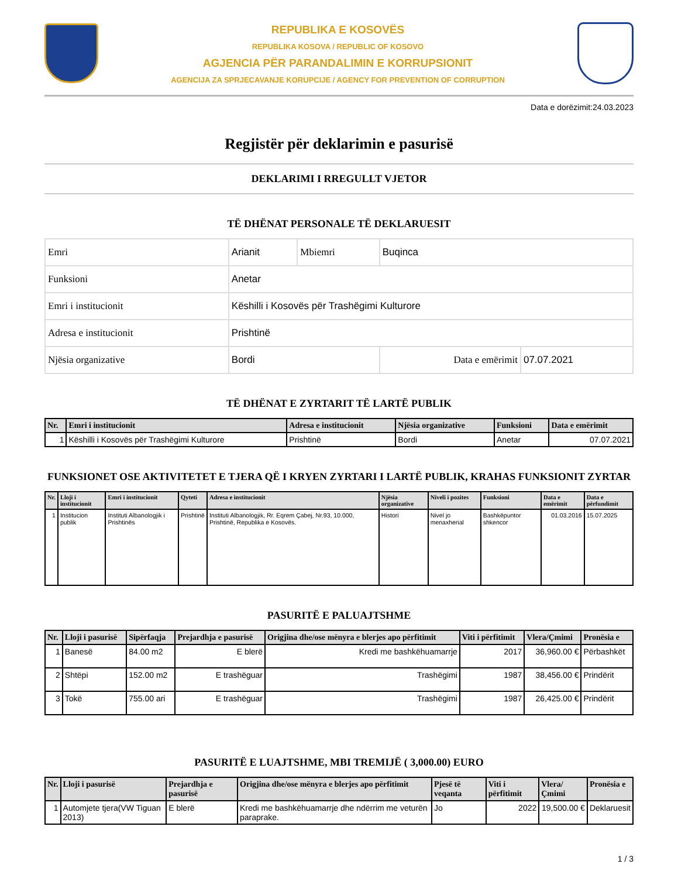REPUBLIKA E KOSOVËS
REPUBLIKA KOSOVA / REPUBLIC OF KOSOVO
AGJENCIA PËR PARANDALIMIN E KORRUPSIONIT
AGENCIJA ZA SPRJECAVANJE KORUPCIJE / AGENCY FOR PREVENTION OF CORRUPTION
Data e dorëzimit:24.03.2023
Regjistër për deklarimin e pasurisë
DEKLARIMI I RREGULLT VJETOR
TË DHËNAT PERSONALE TË DEKLARUESIT
| Emri | Arianit | Mbiemri | Buqinca | |
| Funksioni | Anetar | | | |
| Emri i institucionit | Këshilli i Kosovës për Trashëgimi Kulturore | | | |
| Adresa e institucionit | Prishtinë | | | |
| Njësia organizative | Bordi | | Data e emërimit | 07.07.2021 |
TË DHËNAT E ZYRTARIT TË LARTË PUBLIK
| Nr. | Emri i institucionit | Adresa e institucionit | Njësia organizative | Funksioni | Data e emërimit |
| --- | --- | --- | --- | --- | --- |
| 1 | Këshilli i Kosovës për Trashëgimi Kulturore | Prishtinë | Bordi | Anetar | 07.07.2021 |
FUNKSIONET OSE AKTIVITETET E TJERA QË I KRYEN ZYRTARI I LARTË PUBLIK, KRAHAS FUNKSIONIT ZYRTAR
| Nr. | Lloji i institucionit | Emri i institucionit | Qyteti | Adresa e institucionit | Njësia organizative | Niveli i pozites | Funksioni | Data e emërimit | Data e përfundimit |
| --- | --- | --- | --- | --- | --- | --- | --- | --- | --- |
| 1 | Institucion publik | Instituti Albanologjik i Prishtinës | Prishtinë | Instituti Albanologjik, Rr. Eqrem Çabej, Nr.93, 10.000, Prishtinë, Republika e Kosovës. | Histori | Nivel jo menaxherial | Bashkëpuntor shkencor | 01.03.2016 | 15.07.2025 |
PASURITË E PALUAJTSHME
| Nr. | Lloji i pasurisë | Sipërfaqja | Prejardhja e pasurisë | Origjina dhe/ose mënyra e blerjes apo përfitimit | Viti i përfitimit | Vlera/Çmimi | Pronësia e |
| --- | --- | --- | --- | --- | --- | --- | --- |
| 1 | Banesë | 84.00 m2 | E blerë | Kredi me bashkëhuamarrje | 2017 | 36,960.00 € | Përbashkët |
| 2 | Shtëpi | 152.00 m2 | E trashëguar | Trashëgimi | 1987 | 38,456.00 € | Prindërit |
| 3 | Tokë | 755.00 ari | E trashëguar | Trashëgimi | 1987 | 26,425.00 € | Prindërit |
PASURITË E LUAJTSHME, MBI TREMIJË ( 3,000.00) EURO
| Nr. | Lloji i pasurisë | Prejardhja e pasurisë | Origjina dhe/ose mënyra e blerjes apo përfitimit | Pjesë të veqanta | Viti i përfitimit | Vlera/Çmimi | Pronësia e |
| --- | --- | --- | --- | --- | --- | --- | --- |
| 1 | Automjete tjera(VW Tiguan 2013) | E blerë | Kredi me bashkëhuamarrje dhe ndërrim me veturën paraprake. | Jo | 2022 | 19,500.00 € | Deklaruesit |
1 / 3